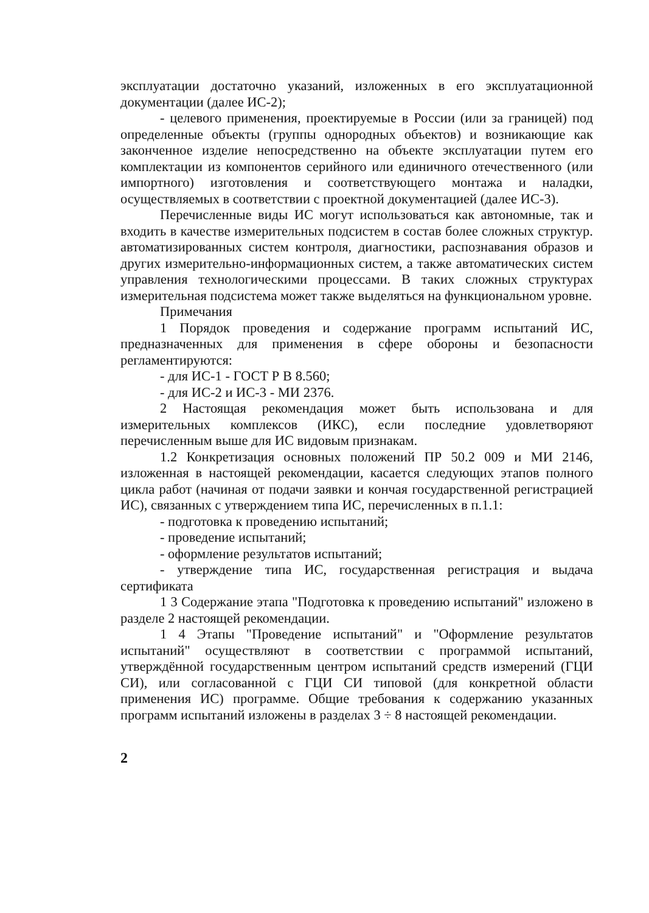эксплуатации достаточно указаний, изложенных в его эксплуатационной документации (далее ИС-2);
- целевого применения, проектируемые в России (или за границей) под определенные объекты (группы однородных объектов) и возникающие как законченное изделие непосредственно на объекте эксплуатации путем его комплектации из компонентов серийного или единичного отечественного (или импортного) изготовления и соответствующего монтажа и наладки, осуществляемых в соответствии с проектной документацией (далее ИС-3).
Перечисленные виды ИС могут использоваться как автономные, так и входить в качестве измерительных подсистем в состав более сложных структур. автоматизированных систем контроля, диагностики, распознавания образов и других измерительно-информационных систем, а также автоматических систем управления технологическими процессами. В таких сложных структурах измерительная подсистема может также выделяться на функциональном уровне.
Примечания
1 Порядок проведения и содержание программ испытаний ИС, предназначенных для применения в сфере обороны и безопасности регламентируются:
- для ИС-1 - ГОСТ Р В 8.560;
- для ИС-2 и ИС-3 - МИ 2376.
2 Настоящая рекомендация может быть использована и для измерительных комплексов (ИКС), если последние удовлетворяют перечисленным выше для ИС видовым признакам.
1.2 Конкретизация основных положений ПР 50.2 009 и МИ 2146, изложенная в настоящей рекомендации, касается следующих этапов полного цикла работ (начиная от подачи заявки и кончая государственной регистрацией ИС), связанных с утверждением типа ИС, перечисленных в п.1.1:
- подготовка к проведению испытаний;
- проведение испытаний;
- оформление результатов испытаний;
- утверждение типа ИС, государственная регистрация и выдача сертификата
1 3 Содержание этапа "Подготовка к проведению испытаний" изложено в разделе 2 настоящей рекомендации.
1 4 Этапы "Проведение испытаний" и "Оформление результатов испытаний" осуществляют в соответствии с программой испытаний, утверждённой государственным центром испытаний средств измерений (ГЦИ СИ), или согласованной с ГЦИ СИ типовой (для конкретной области применения ИС) программе. Общие требования к содержанию указанных программ испытаний изложены в разделах 3 ÷ 8 настоящей рекомендации.
2